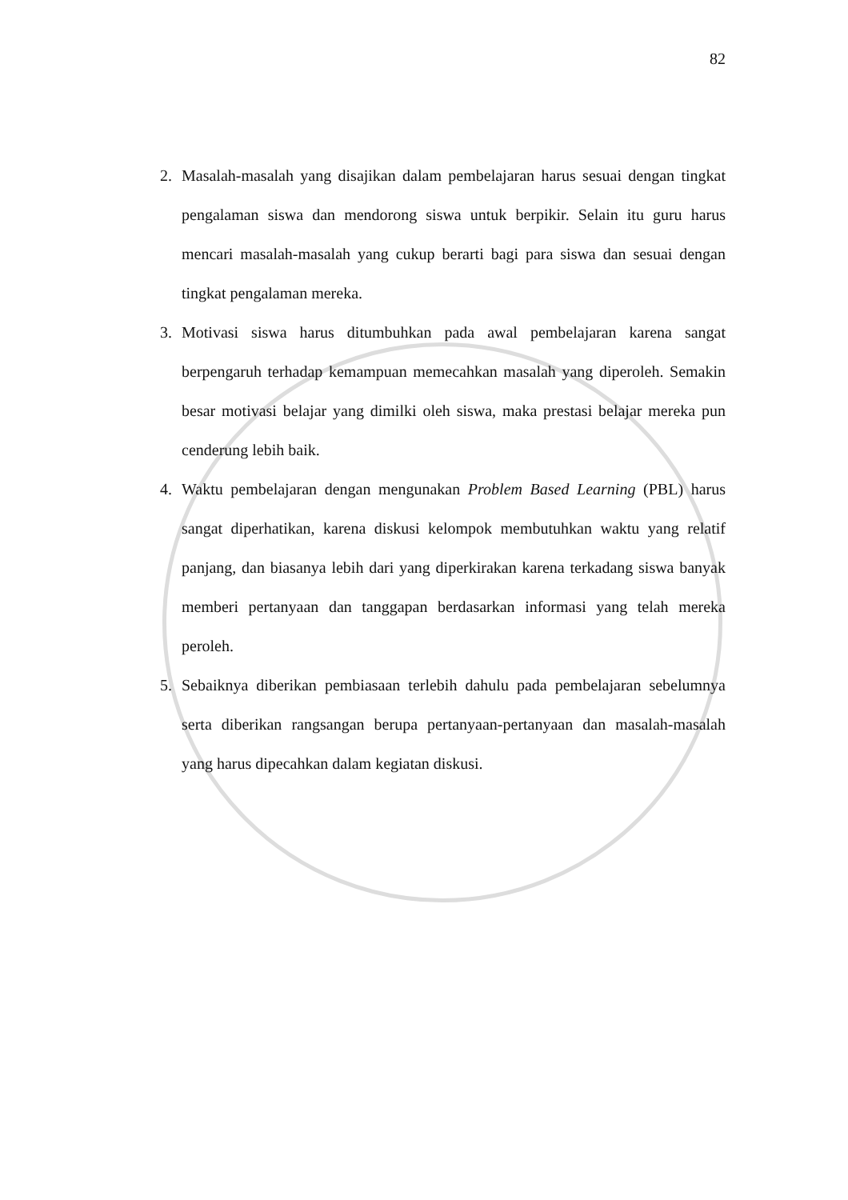82
2. Masalah-masalah yang disajikan dalam pembelajaran harus sesuai dengan tingkat pengalaman siswa dan mendorong siswa untuk berpikir. Selain itu guru harus mencari masalah-masalah yang cukup berarti bagi para siswa dan sesuai dengan tingkat pengalaman mereka.
3. Motivasi siswa harus ditumbuhkan pada awal pembelajaran karena sangat berpengaruh terhadap kemampuan memecahkan masalah yang diperoleh. Semakin besar motivasi belajar yang dimilki oleh siswa, maka prestasi belajar mereka pun cenderung lebih baik.
4. Waktu pembelajaran dengan mengunakan Problem Based Learning (PBL) harus sangat diperhatikan, karena diskusi kelompok membutuhkan waktu yang relatif panjang, dan biasanya lebih dari yang diperkirakan karena terkadang siswa banyak memberi pertanyaan dan tanggapan berdasarkan informasi yang telah mereka peroleh.
5. Sebaiknya diberikan pembiasaan terlebih dahulu pada pembelajaran sebelumnya serta diberikan rangsangan berupa pertanyaan-pertanyaan dan masalah-masalah yang harus dipecahkan dalam kegiatan diskusi.